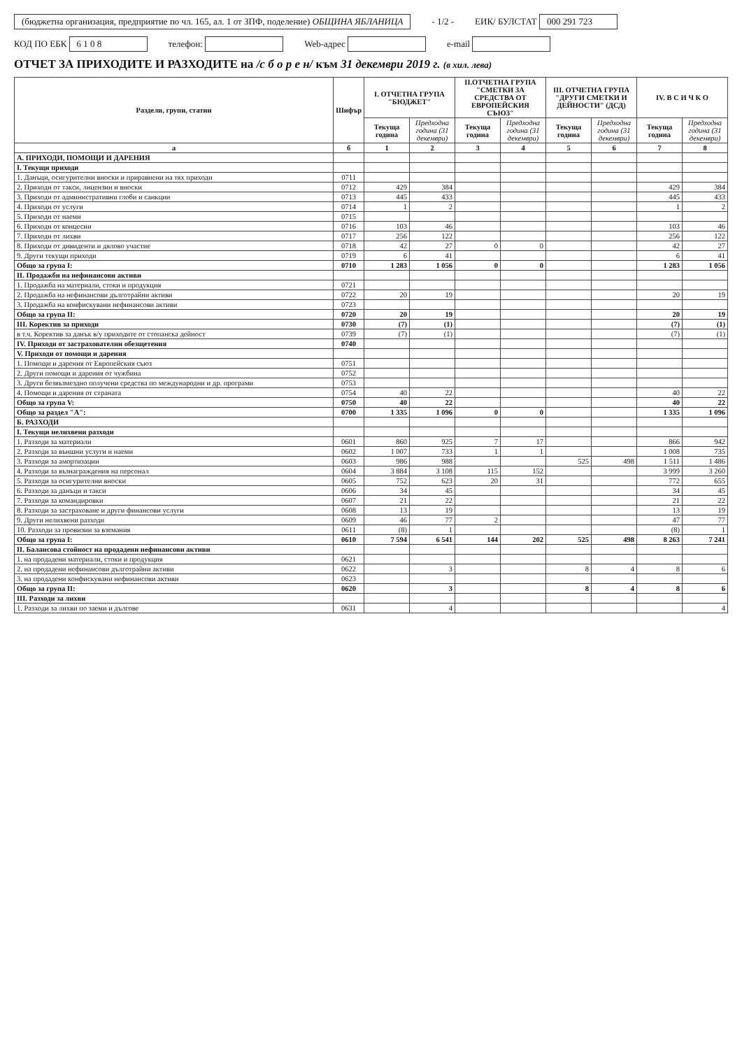(бюджетна организация, предприятие по чл. 165, ал. 1 от ЗПФ, поделение) ОБЩИНА ЯБЛАНИЦА - 1/2 - ЕИК/ БУЛСТАТ 000 291 723 КОД ПО ЕБК 6 1 0 8 телефон: Web-адрес e-mail
ОТЧЕТ ЗА ПРИХОДИТЕ И РАЗХОДИТЕ на /с б о р е н/ към 31 декември 2019 г. (в хил. лева)
| Раздели, групи, статии | Шифър | I. ОТЧЕТНА ГРУПА "БЮДЖЕТ" | | II.ОТЧЕТНА ГРУПА "СМЕТКИ ЗА СРЕДСТВА ОТ ЕВРОПЕЙСКИЯ СЪЮЗ" | | III. ОТЧЕТНА ГРУПА "ДРУГИ СМЕТКИ И ДЕЙНОСТИ" (ДСД) | | IV. В С И Ч К О | |
| --- | --- | --- | --- | --- | --- | --- | --- | --- | --- |
| | | Текуща година | Предходна година (31 декември) | Текуща година | Предходна година (31 декември) | Текуща година | Предходна година (31 декември) | Текуща година | Предходна година (31 декември) |
| а | б | 1 | 2 | 3 | 4 | 5 | 6 | 7 | 8 |
| А. ПРИХОДИ, ПОМОЩИ И ДАРЕНИЯ | | | | | | | | | |
| I. Текущи приходи | | | | | | | | | |
| 1. Данъци, осигурителни вноски и приравнени на тях приходи | 0711 | | | | | | | | |
| 2. Приходи от такси, лицензии и вноски | 0712 | 429 | 384 | | | | | 429 | 384 |
| 3. Приходи от административни глоби и санкции | 0713 | 445 | 433 | | | | | 445 | 433 |
| 4. Приходи от услуги | 0714 | 1 | 2 | | | | | 1 | 2 |
| 5. Приходи от наеми | 0715 | | | | | | | | |
| 6. Приходи от концесии | 0716 | 103 | 46 | | | | | 103 | 46 |
| 7. Приходи от лихви | 0717 | 256 | 122 | | | | | 256 | 122 |
| 8. Приходи от дивиденти и дялово участие | 0718 | 42 | 27 | 0 | 0 | | | 42 | 27 |
| 9. Други текущи приходи | 0719 | 6 | 41 | | | | | 6 | 41 |
| Общо за група I: | 0710 | 1 283 | 1 056 | 0 | 0 | | | 1 283 | 1 056 |
| II. Продажби на нефинансови активи | | | | | | | | | |
| 1. Продажба на материали, стоки и продукция | 0721 | | | | | | | | |
| 2. Продажба на нефинансови дълготрайни активи | 0722 | 20 | 19 | | | | | 20 | 19 |
| 3. Продажба на конфискувани нефинансови активи | 0723 | | | | | | | | |
| Общо за група II: | 0720 | 20 | 19 | | | | | 20 | 19 |
| III. Коректив за приходи | 0730 | (7) | (1) | | | | | (7) | (1) |
| в т.ч. Коректив за данък в/у приходите от стопанска дейност | 0739 | (7) | (1) | | | | | (7) | (1) |
| IV. Приходи от застрахователни обезщетения | 0740 | | | | | | | | |
| V. Приходи от помощи и дарения | | | | | | | | | |
| 1. Помощи и дарения от Европейския съюз | 0751 | | | | | | | | |
| 2. Други помощи и дарения от чужбина | 0752 | | | | | | | | |
| 3. Други безвъзмездно получени средства по международни и др. програми | 0753 | | | | | | | | |
| 4. Помощи и дарения от страната | 0754 | 40 | 22 | | | | | 40 | 22 |
| Общо за група V: | 0750 | 40 | 22 | | | | | 40 | 22 |
| Общо за раздел "А": | 0700 | 1 335 | 1 096 | 0 | 0 | | | 1 335 | 1 096 |
| Б. РАЗХОДИ | | | | | | | | | |
| I. Текущи нелихвени разходи | | | | | | | | | |
| 1. Разходи за материали | 0601 | 860 | 925 | 7 | 17 | | | 866 | 942 |
| 2. Разходи за външни услуги и наеми | 0602 | 1 007 | 733 | 1 | 1 | | | 1 008 | 735 |
| 3. Разходи за амортизации | 0603 | 986 | 988 | | | 525 | 498 | 1 511 | 1 486 |
| 4. Разходи за възнаграждения на персонал | 0604 | 3 884 | 3 108 | 115 | 152 | | | 3 999 | 3 260 |
| 5. Разходи за осигурителни вноски | 0605 | 752 | 623 | 20 | 31 | | | 772 | 655 |
| 6. Разходи за данъци и такси | 0606 | 34 | 45 | | | | | 34 | 45 |
| 7. Разходи за командировки | 0607 | 21 | 22 | | | | | 21 | 22 |
| 8. Разходи за застраховане и други финансови услуги | 0608 | 13 | 19 | | | | | 13 | 19 |
| 9. Други нелихвени разходи | 0609 | 46 | 77 | 2 | | | | 47 | 77 |
| 10. Разходи за провизии за вземания | 0611 | (8) | 1 | | | | | (8) | 1 |
| Общо за група I: | 0610 | 7 594 | 6 541 | 144 | 202 | 525 | 498 | 8 263 | 7 241 |
| II. Балансова стойност на продадени нефинансови активи | | | | | | | | | |
| 1. на продадени материали, стоки и продукция | 0621 | | | | | | | | |
| 2. на продадени нефинансови дълготрайни активи | 0622 | | 3 | | | 8 | 4 | 8 | 6 |
| 3. на продадени конфискувани нефинансови активи | 0623 | | | | | | | | |
| Общо за група II: | 0620 | | 3 | | | 8 | 4 | 8 | 6 |
| III. Разходи за лихви | | | | | | | | | |
| 1. Разходи за лихви по заеми и дългове | 0631 | | 4 | | | | | | 4 |